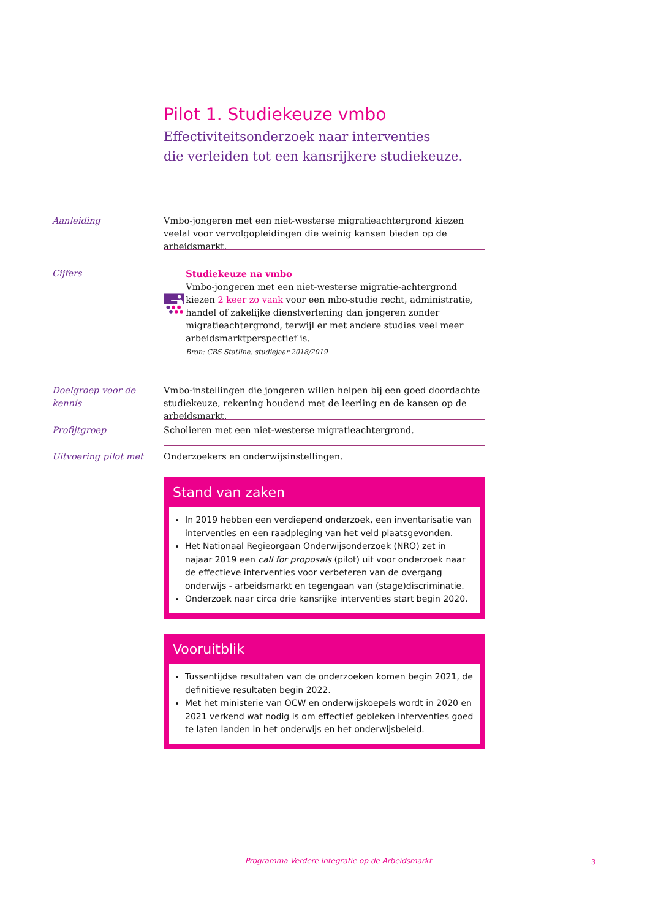Pilot 1. Studiekeuze vmbo
Effectiviteitsonderzoek naar interventies
die verleiden tot een kansrijkere studiekeuze.
Aanleiding Vmbo-jongeren met een niet-westerse migratieachtergrond kiezen veelal voor vervolgopleidingen die weinig kansen bieden op de arbeidsmarkt.
Cijfers Studiekeuze na vmbo
Vmbo-jongeren met een niet-westerse migratie-achtergrond kiezen 2 keer zo vaak voor een mbo-studie recht, administratie, handel of zakelijke dienstverlening dan jongeren zonder migratieachtergrond, terwijl er met andere studies veel meer arbeidsmarktperspectief is.
Bron: CBS Statline, studiejaar 2018/2019
Doelgroep voor de kennis
Vmbo-instellingen die jongeren willen helpen bij een goed doordachte studiekeuze, rekening houdend met de leerling en de kansen op de arbeidsmarkt.
Profijtgroep Scholieren met een niet-westerse migratieachtergrond.
Uitvoering pilot met Onderzoekers en onderwijsinstellingen.
Stand van zaken
In 2019 hebben een verdiepend onderzoek, een inventarisatie van interventies en een raadpleging van het veld plaatsgevonden.
Het Nationaal Regieorgaan Onderwijsonderzoek (NRO) zet in najaar 2019 een call for proposals (pilot) uit voor onderzoek naar de effectieve interventies voor verbeteren van de overgang onderwijs - arbeidsmarkt en tegengaan van (stage)discriminatie.
Onderzoek naar circa drie kansrijke interventies start begin 2020.
Vooruitblik
Tussentijdse resultaten van de onderzoeken komen begin 2021, de definitieve resultaten begin 2022.
Met het ministerie van OCW en onderwijskoepels wordt in 2020 en 2021 verkend wat nodig is om effectief gebleken interventies goed te laten landen in het onderwijs en het onderwijsbeleid.
Programma Verdere Integratie op de Arbeidsmarkt
3